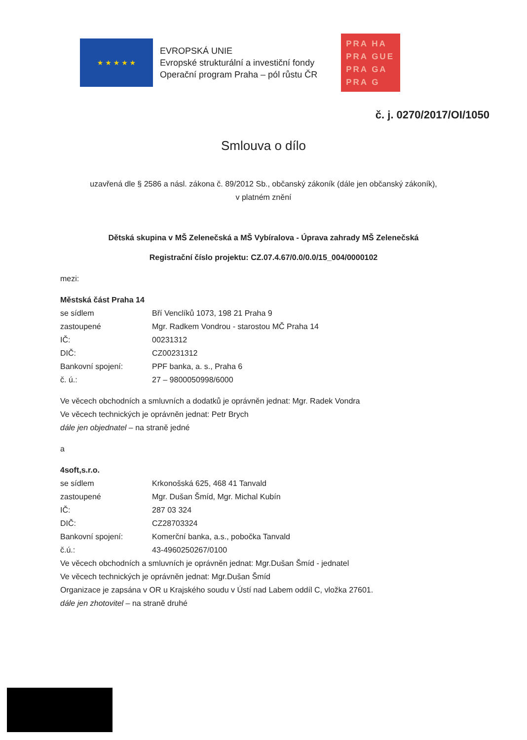★ ★ ★ ★ ★
EVROPSKÁ UNIE
Evropské strukturální a investiční fondy
Operační program Praha – pól růstu ČR
PRA HA
PRA GUE
PRA GA
PRA G
č. j. 0270/2017/OI/1050
Smlouva o dílo
uzavřená dle § 2586 a násl. zákona č. 89/2012 Sb., občanský zákoník (dále jen občanský zákoník),
v platném znění
Dětská skupina v MŠ Zelenečská a MŠ Vybíralova - Úprava zahrady MŠ Zelenečská
Registrační číslo projektu: CZ.07.4.67/0.0/0.0/15_004/0000102
mezi:
Městská část Praha 14
se sídlem Bří Venclíků 1073, 198 21 Praha 9
zastoupené Mgr. Radkem Vondrou - starostou MČ Praha 14
IČ: 00231312
DIČ: CZ00231312
Bankovní spojení: PPF banka, a. s., Praha 6
č. ú.: 27 – 9800050998/6000
Ve věcech obchodních a smluvních a dodatků je oprávněn jednat: Mgr. Radek Vondra
Ve věcech technických je oprávněn jednat: Petr Brych
dále jen objednatel – na straně jedné
a
4soft,s.r.o.
se sídlem Krkonošská 625, 468 41 Tanvald
zastoupené Mgr. Dušan Šmíd, Mgr. Michal Kubín
IČ: 287 03 324
DIČ: CZ28703324
Bankovní spojení: Komerční banka, a.s., pobočka Tanvald
č.ú.: 43-4960250267/0100
Ve věcech obchodních a smluvních je oprávněn jednat: Mgr.Dušan Šmíd - jednatel
Ve věcech technických je oprávněn jednat: Mgr.Dušan Šmíd
Organizace je zapsána v OR u Krajského soudu v Ústí nad Labem oddíl C, vložka 27601.
dále jen zhotovitel – na straně druhé